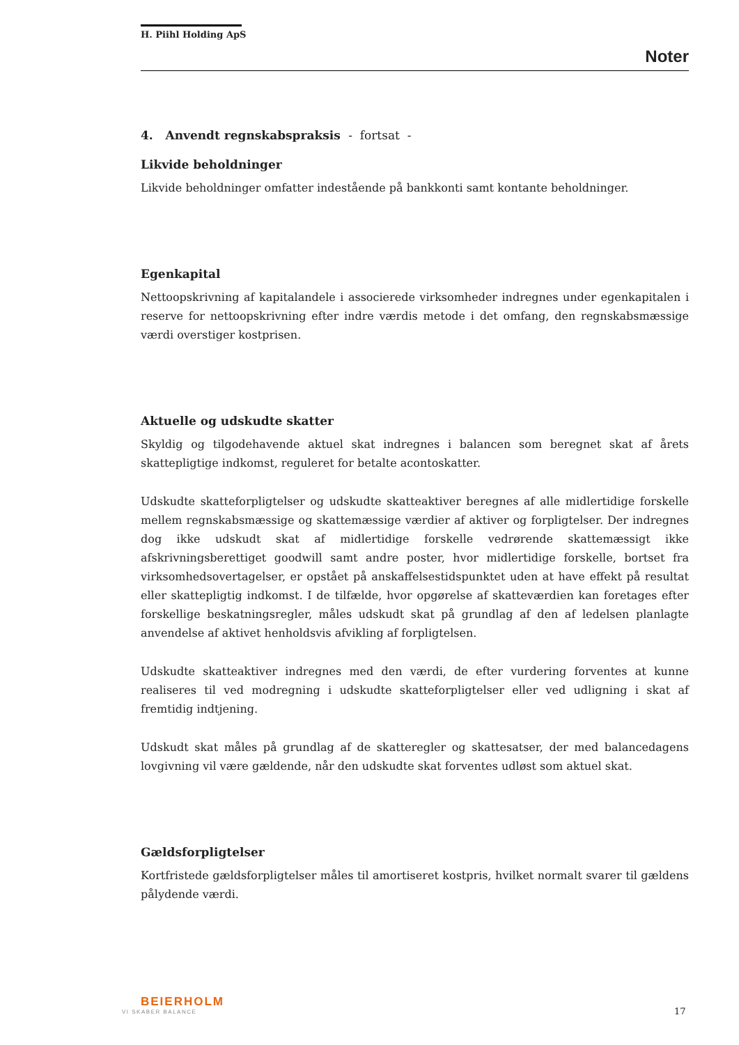H. Piihl Holding ApS
Noter
4. Anvendt regnskabspraksis - fortsat -
Likvide beholdninger
Likvide beholdninger omfatter indestående på bankkonti samt kontante beholdninger.
Egenkapital
Nettoopskrivning af kapitalandele i associerede virksomheder indregnes under egenkapitalen i reserve for nettoopskrivning efter indre værdis metode i det omfang, den regnskabsmæssige værdi overstiger kostprisen.
Aktuelle og udskudte skatter
Skyldig og tilgodehavende aktuel skat indregnes i balancen som beregnet skat af årets skattepligtige indkomst, reguleret for betalte acontoskatter.
Udskudte skatteforpligtelser og udskudte skatteaktiver beregnes af alle midlertidige forskelle mellem regnskabsmæssige og skattemæssige værdier af aktiver og forpligtelser. Der indregnes dog ikke udskudt skat af midlertidige forskelle vedrørende skattemæssigt ikke afskrivningsberettiget goodwill samt andre poster, hvor midlertidige forskelle, bortset fra virksomhedsovertagelser, er opstået på anskaffelsestidspunktet uden at have effekt på resultat eller skattepligtig indkomst. I de tilfælde, hvor opgørelse af skatteværdien kan foretages efter forskellige beskatningsregler, måles udskudt skat på grundlag af den af ledelsen planlagte anvendelse af aktivet henholdsvis afvikling af forpligtelsen.
Udskudte skatteaktiver indregnes med den værdi, de efter vurdering forventes at kunne realiseres til ved modregning i udskudte skatteforpligtelser eller ved udligning i skat af fremtidig indtjening.
Udskudt skat måles på grundlag af de skatteregler og skattesatser, der med balancedagens lovgivning vil være gældende, når den udskudte skat forventes udløst som aktuel skat.
Gældsforpligtelser
Kortfristede gældsforpligtelser måles til amortiseret kostpris, hvilket normalt svarer til gældens pålydende værdi.
BEIERHOLM
VI SKABER BALANCE
17